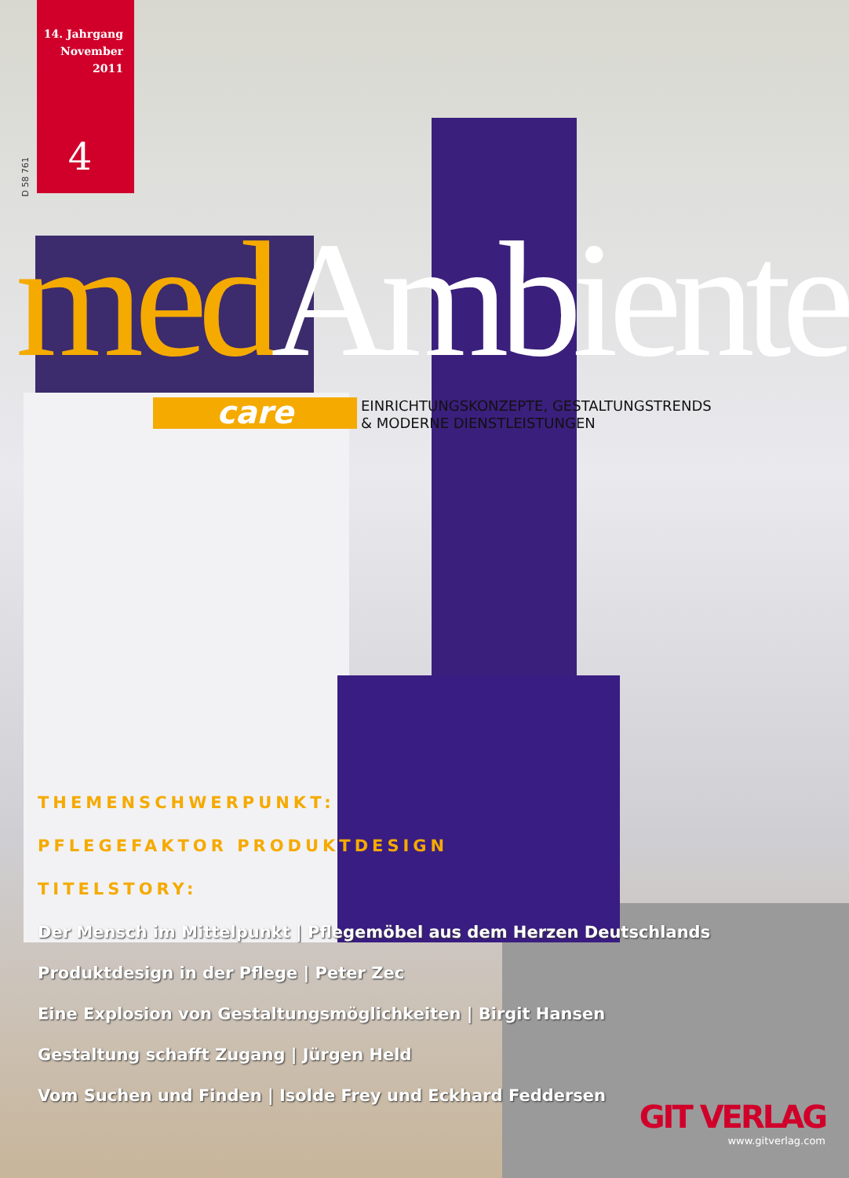D 58 761
14. Jahrgang
November 2011
4
med Ambiente
care
EINRICHTUNGSKONZEPTE, GESTALTUNGSTRENDS
& MODERNE DIENSTLEISTUNGEN
THEMENSCHWERPUNKT:
PFLEGEFAKTOR PRODUKTDESIGN
TITELSTORY:
Der Mensch im Mittelpunkt | Pflegemöbel aus dem Herzen Deutschlands
Produktdesign in der Pflege | Peter Zec
Eine Explosion von Gestaltungsmöglichkeiten | Birgit Hansen
Gestaltung schafft Zugang | Jürgen Held
Vom Suchen und Finden | Isolde Frey und Eckhard Feddersen
GIT VERLAG
www.gitverlag.com